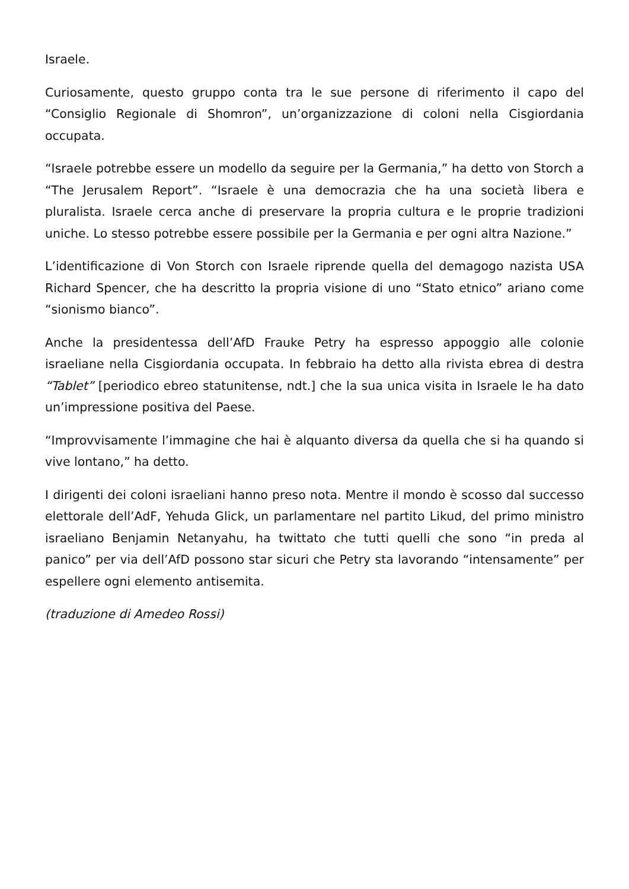Israele.
Curiosamente, questo gruppo conta tra le sue persone di riferimento il capo del “Consiglio Regionale di Shomron”, un’organizzazione di coloni nella Cisgiordania occupata.
“Israele potrebbe essere un modello da seguire per la Germania,” ha detto von Storch a “The Jerusalem Report”. “Israele è una democrazia che ha una società libera e pluralista. Israele cerca anche di preservare la propria cultura e le proprie tradizioni uniche. Lo stesso potrebbe essere possibile per la Germania e per ogni altra Nazione.”
L’identificazione di Von Storch con Israele riprende quella del demagogo nazista USA Richard Spencer, che ha descritto la propria visione di uno “Stato etnico” ariano come “sionismo bianco”.
Anche la presidentessa dell’AfD Frauke Petry ha espresso appoggio alle colonie israeliane nella Cisgiordania occupata. In febbraio ha detto alla rivista ebrea di destra “Tablet” [periodico ebreo statunitense, ndt.] che la sua unica visita in Israele le ha dato un’impressione positiva del Paese.
“Improvvisamente l’immagine che hai è alquanto diversa da quella che si ha quando si vive lontano,” ha detto.
I dirigenti dei coloni israeliani hanno preso nota. Mentre il mondo è scosso dal successo elettorale dell’AdF, Yehuda Glick, un parlamentare nel partito Likud, del primo ministro israeliano Benjamin Netanyahu, ha twittato che tutti quelli che sono “in preda al panico” per via dell’AfD possono star sicuri che Petry sta lavorando “intensamente” per espellere ogni elemento antisemita.
(traduzione di Amedeo Rossi)